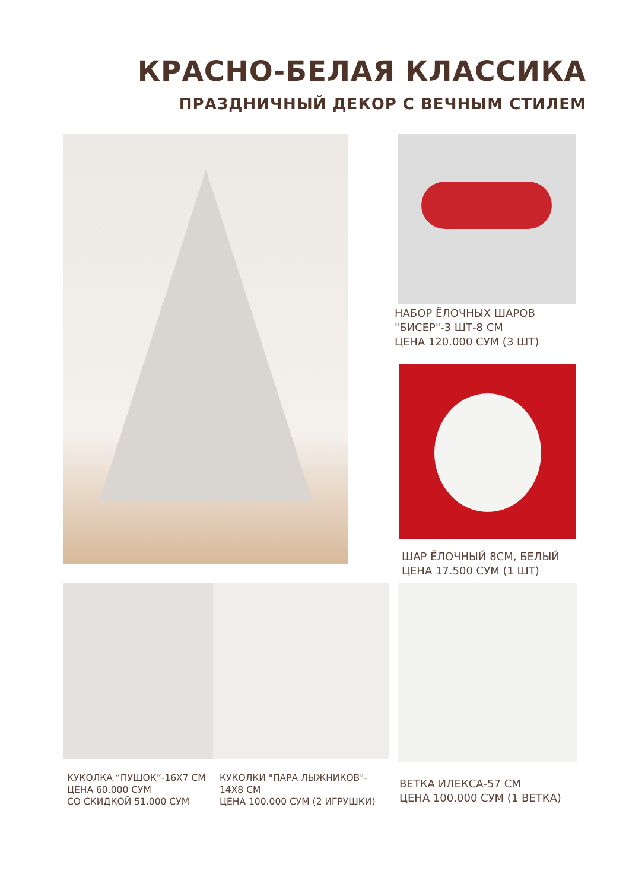КРАСНО-БЕЛАЯ КЛАССИКА
ПРАЗДНИЧНЫЙ ДЕКОР С ВЕЧНЫМ СТИЛЕМ
НАБОР ЁЛОЧНЫХ ШАРОВ
"БИСЕР"-3 ШТ-8 СМ
ЦЕНА 120.000 СУМ (3 ШТ)
ШАР ЁЛОЧНЫЙ 8СМ, БЕЛЫЙ
ЦЕНА 17.500 СУМ (1 ШТ)
КУКОЛКА “ПУШОК”-16Х7 СМ
ЦЕНА 60.000 СУМ
СО СКИДКОЙ 51.000 СУМ
КУКОЛКИ "ПАРА ЛЫЖНИКОВ"-
14Х8 СМ
ЦЕНА 100.000 СУМ (2 ИГРУШКИ)
ВЕТКА ИЛЕКСА-57 СМ
ЦЕНА 100.000 СУМ (1 ВЕТКА)